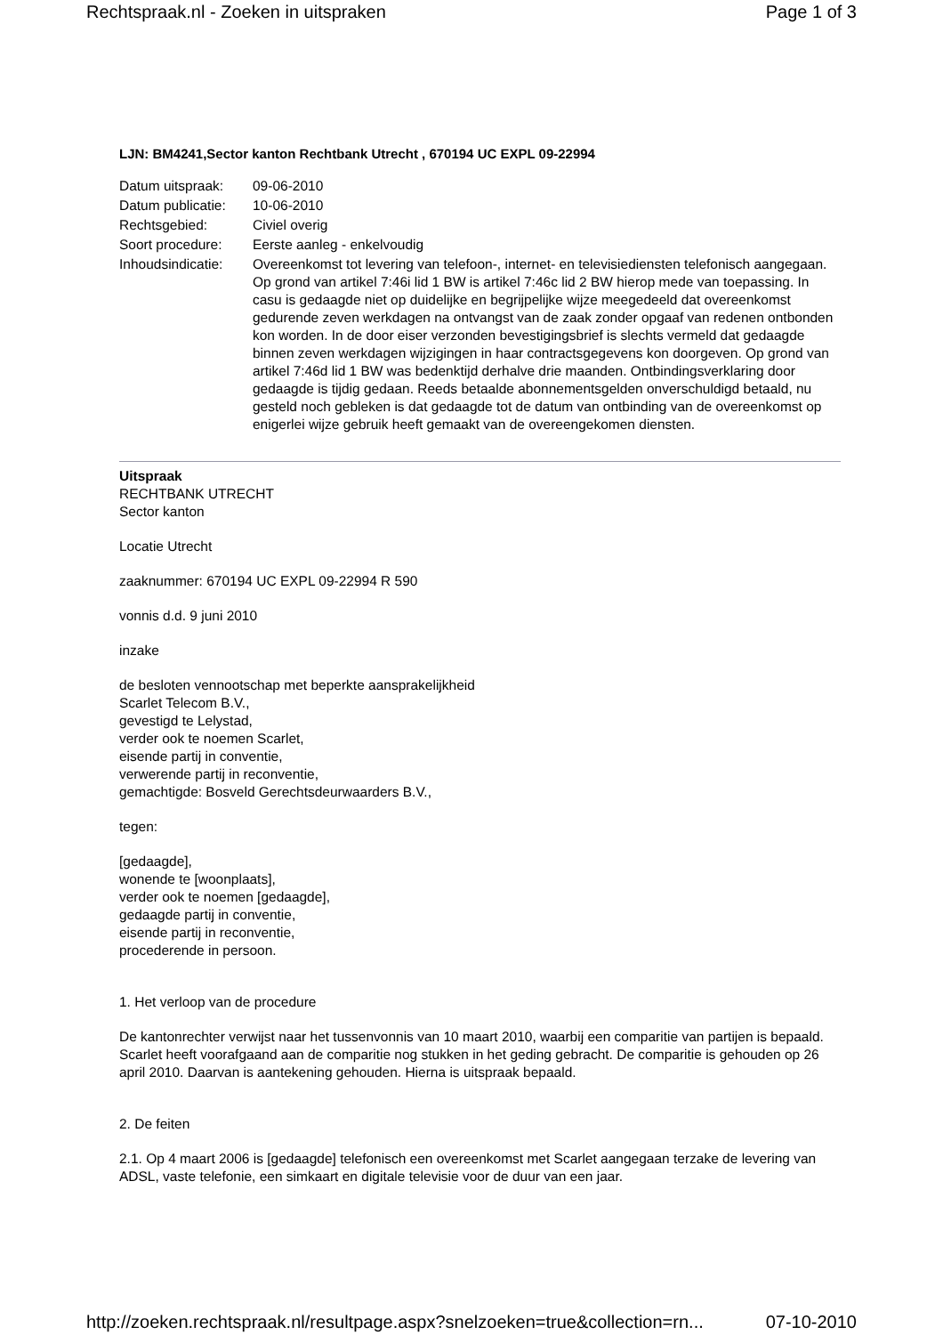Rechtspraak.nl - Zoeken in uitspraken Page 1 of 3
LJN: BM4241,Sector kanton Rechtbank Utrecht , 670194 UC EXPL 09-22994
| Datum uitspraak: | 09-06-2010 |
| Datum publicatie: | 10-06-2010 |
| Rechtsgebied: | Civiel overig |
| Soort procedure: | Eerste aanleg - enkelvoudig |
| Inhoudsindicatie: | Overeenkomst tot levering van telefoon-, internet- en televisiediensten telefonisch aangegaan. Op grond van artikel 7:46i lid 1 BW is artikel 7:46c lid 2 BW hierop mede van toepassing. In casu is gedaagde niet op duidelijke en begrijpelijke wijze meegedeeld dat overeenkomst gedurende zeven werkdagen na ontvangst van de zaak zonder opgaaf van redenen ontbonden kon worden. In de door eiser verzonden bevestigingsbrief is slechts vermeld dat gedaagde binnen zeven werkdagen wijzigingen in haar contractsgegevens kon doorgeven. Op grond van artikel 7:46d lid 1 BW was bedenktijd derhalve drie maanden. Ontbindingsverklaring door gedaagde is tijdig gedaan. Reeds betaalde abonnementsgelden onverschuldigd betaald, nu gesteld noch gebleken is dat gedaagde tot de datum van ontbinding van de overeenkomst op enigerlei wijze gebruik heeft gemaakt van de overeengekomen diensten. |
Uitspraak
RECHTBANK UTRECHT
Sector kanton
Locatie Utrecht
zaaknummer: 670194 UC EXPL 09-22994 R 590
vonnis d.d. 9 juni 2010
inzake
de besloten vennootschap met beperkte aansprakelijkheid
Scarlet Telecom B.V.,
gevestigd te Lelystad,
verder ook te noemen Scarlet,
eisende partij in conventie,
verwerende partij in reconventie,
gemachtigde: Bosveld Gerechtsdeurwaarders B.V.,
tegen:
[gedaagde],
wonende te [woonplaats],
verder ook te noemen [gedaagde],
gedaagde partij in conventie,
eisende partij in reconventie,
procederende in persoon.
1. Het verloop van de procedure
De kantonrechter verwijst naar het tussenvonnis van 10 maart 2010, waarbij een comparitie van partijen is bepaald. Scarlet heeft voorafgaand aan de comparitie nog stukken in het geding gebracht. De comparitie is gehouden op 26 april 2010. Daarvan is aantekening gehouden. Hierna is uitspraak bepaald.
2. De feiten
2.1. Op 4 maart 2006 is [gedaagde] telefonisch een overeenkomst met Scarlet aangegaan terzake de levering van ADSL, vaste telefonie, een simkaart en digitale televisie voor de duur van een jaar.
http://zoeken.rechtspraak.nl/resultpage.aspx?snelzoeken=true&collection=rn... 07-10-2010